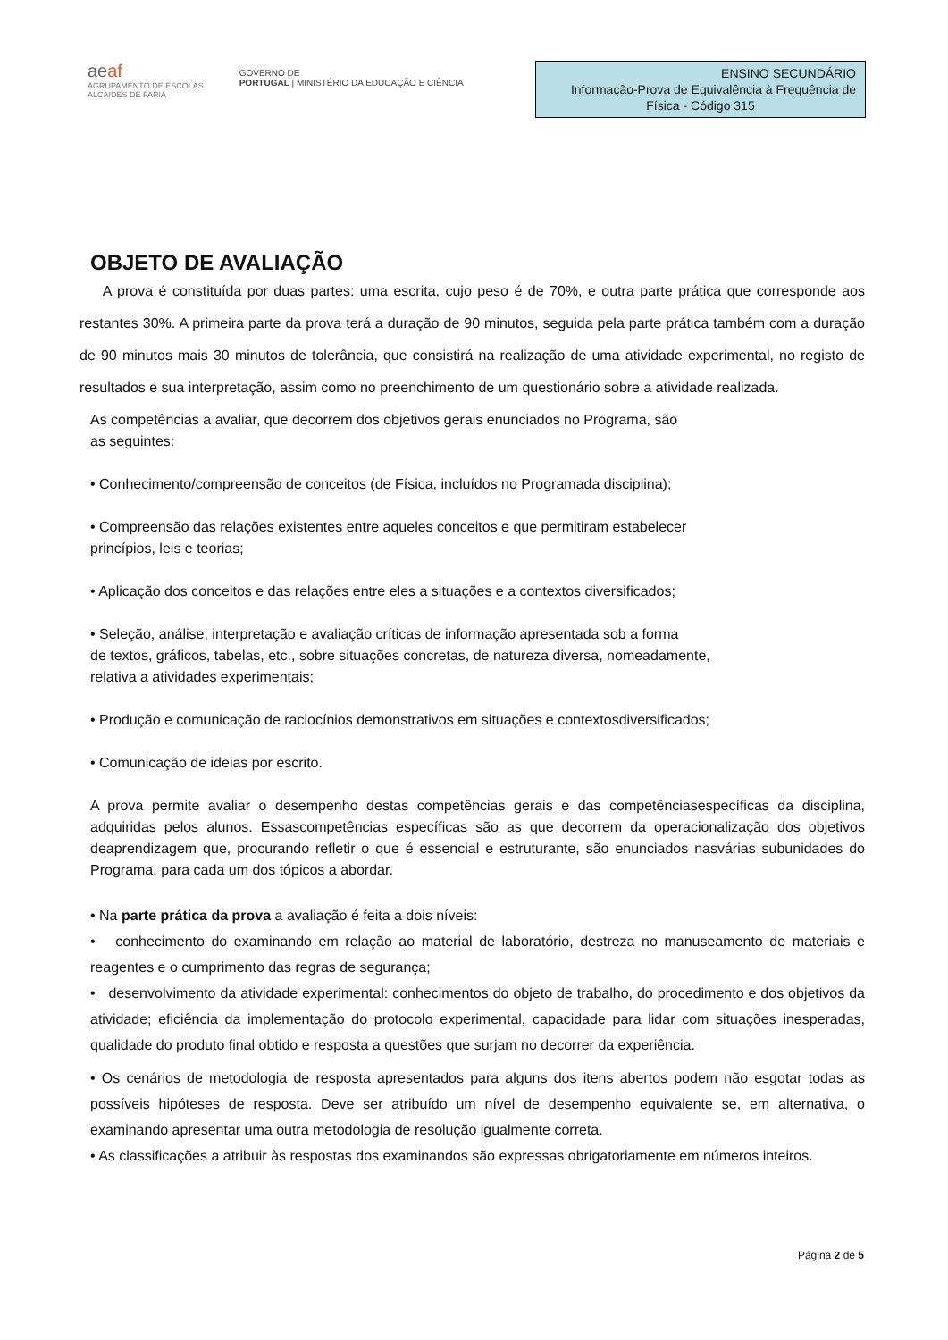aeaf
AGRUPAMENTO DE ESCOLAS
ALCAIDES DE FARIA
GOVERNO DE
PORTUGAL | MINISTÉRIO DA EDUCAÇÃO E CIÊNCIA
ENSINO SECUNDÁRIO
Informação-Prova de Equivalência à Frequência de
Física - Código 315
OBJETO DE AVALIAÇÃO
A prova é constituída por duas partes: uma escrita, cujo peso é de 70%, e outra parte prática que corresponde aos restantes 30%. A primeira parte da prova terá a duração de 90 minutos, seguida pela parte prática também com a duração de 90 minutos mais 30 minutos de tolerância, que consistirá na realização de uma atividade experimental, no registo de resultados e sua interpretação, assim como no preenchimento de um questionário sobre a atividade realizada.
As competências a avaliar, que decorrem dos objetivos gerais enunciados no Programa, são
as seguintes:
• Conhecimento/compreensão de conceitos (de Física, incluídos no Programada disciplina);
• Compreensão das relações existentes entre aqueles conceitos e que permitiram estabelecer
princípios, leis e teorias;
• Aplicação dos conceitos e das relações entre eles a situações e a contextos diversificados;
• Seleção, análise, interpretação e avaliação críticas de informação apresentada sob a forma
de textos, gráficos, tabelas, etc., sobre situações concretas, de natureza diversa, nomeadamente,
relativa a atividades experimentais;
• Produção e comunicação de raciocínios demonstrativos em situações e contextosdiversificados;
• Comunicação de ideias por escrito.
A prova permite avaliar o desempenho destas competências gerais e das competênciasespecíficas da disciplina, adquiridas pelos alunos. Essascompetências específicas são as que decorrem da operacionalização dos objetivos deaprendizagem que, procurando refletir o que é essencial e estruturante, são enunciados nasvárias subunidades do Programa, para cada um dos tópicos a abordar.
• Na parte prática da prova a avaliação é feita a dois níveis:
• conhecimento do examinando em relação ao material de laboratório, destreza no manuseamento de materiais e reagentes e o cumprimento das regras de segurança;
• desenvolvimento da atividade experimental: conhecimentos do objeto de trabalho, do procedimento e dos objetivos da atividade; eficiência da implementação do protocolo experimental, capacidade para lidar com situações inesperadas, qualidade do produto final obtido e resposta a questões que surjam no decorrer da experiência.
• Os cenários de metodologia de resposta apresentados para alguns dos itens abertos podem não esgotar todas as possíveis hipóteses de resposta. Deve ser atribuído um nível de desempenho equivalente se, em alternativa, o examinando apresentar uma outra metodologia de resolução igualmente correta.
• As classificações a atribuir às respostas dos examinandos são expressas obrigatoriamente em números inteiros.
Página 2 de 5